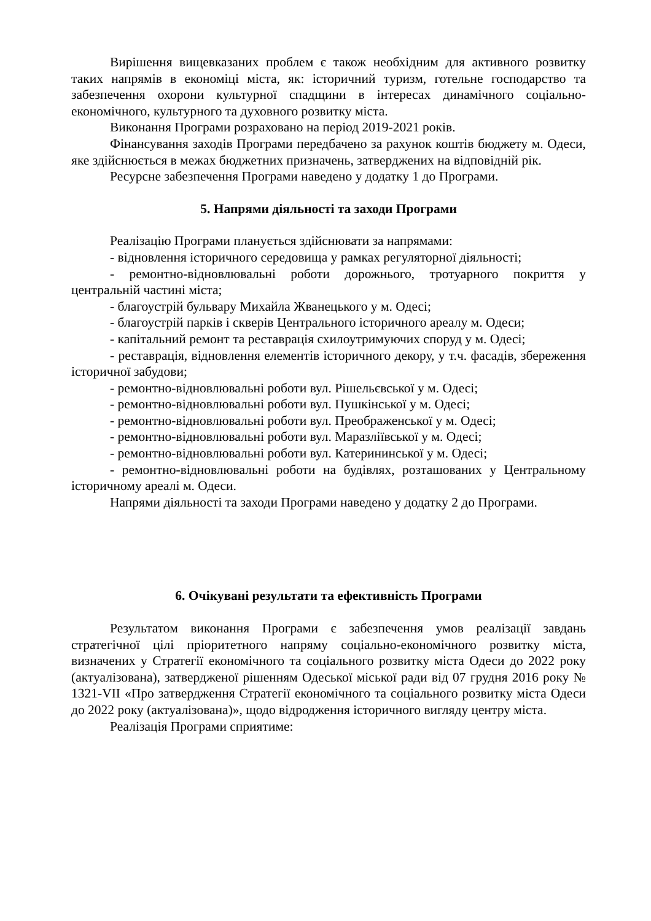Вирішення вищевказаних проблем є також необхідним для активного розвитку таких напрямів в економіці міста, як: історичний туризм, готельне господарство та забезпечення охорони культурної спадщини в інтересах динамічного соціально-економічного, культурного та духовного розвитку міста.
Виконання Програми розраховано на період 2019-2021 років.
Фінансування заходів Програми передбачено за рахунок коштів бюджету м. Одеси, яке здійснюється в межах бюджетних призначень, затверджених на відповідній рік.
Ресурсне забезпечення Програми наведено у додатку 1 до Програми.
5. Напрями діяльності та заходи Програми
Реалізацію Програми планується здійснювати за напрямами:
- відновлення історичного середовища у рамках регуляторної діяльності;
- ремонтно-відновлювальні роботи дорожнього, тротуарного покриття у центральній частині міста;
- благоустрій бульвару Михайла Жванецького у м. Одесі;
- благоустрій парків і скверів Центрального історичного ареалу м. Одеси;
- капітальний ремонт та реставрація схилоутримуючих споруд у м. Одесі;
- реставрація, відновлення елементів історичного декору, у т.ч. фасадів, збереження історичної забудови;
- ремонтно-відновлювальні роботи вул. Рішельєвської у м. Одесі;
- ремонтно-відновлювальні роботи вул. Пушкінської у м. Одесі;
- ремонтно-відновлювальні роботи вул. Преображенської у м. Одесі;
- ремонтно-відновлювальні роботи вул. Маразліївської у м. Одесі;
- ремонтно-відновлювальні роботи вул. Катерининської у м. Одесі;
- ремонтно-відновлювальні роботи на будівлях, розташованих у Центральному історичному ареалі м. Одеси.
Напрями діяльності та заходи Програми наведено у додатку 2 до Програми.
6. Очікувані результати та ефективність Програми
Результатом виконання Програми є забезпечення умов реалізації завдань стратегічної цілі пріоритетного напряму соціально-економічного розвитку міста, визначених у Стратегії економічного та соціального розвитку міста Одеси до 2022 року (актуалізована), затвердженої рішенням Одеської міської ради від 07 грудня 2016 року № 1321-VII «Про затвердження Стратегії економічного та соціального розвитку міста Одеси до 2022 року (актуалізована)», щодо відродження історичного вигляду центру міста.
Реалізація Програми сприятиме: